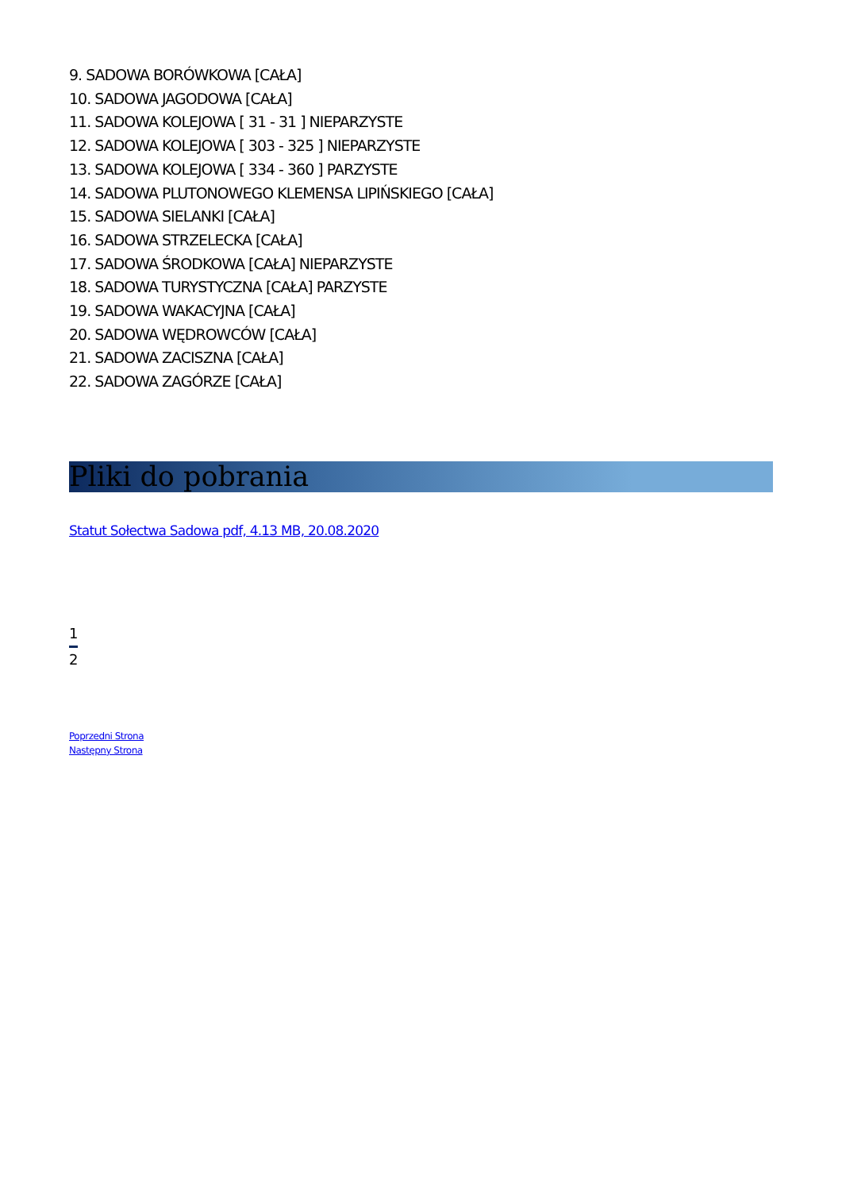9. SADOWA BORÓWKOWA [CAŁA]
10. SADOWA JAGODOWA [CAŁA]
11. SADOWA KOLEJOWA [ 31 - 31 ] NIEPARZYSTE
12. SADOWA KOLEJOWA [ 303 - 325 ] NIEPARZYSTE
13. SADOWA KOLEJOWA [ 334 - 360 ] PARZYSTE
14. SADOWA PLUTONOWEGO KLEMENSA LIPIŃSKIEGO [CAŁA]
15. SADOWA SIELANKI [CAŁA]
16. SADOWA STRZELECKA [CAŁA]
17. SADOWA ŚRODKOWA [CAŁA] NIEPARZYSTE
18. SADOWA TURYSTYCZNA [CAŁA] PARZYSTE
19. SADOWA WAKACYJNA [CAŁA]
20. SADOWA WĘDROWCÓW [CAŁA]
21. SADOWA ZACISZNA [CAŁA]
22. SADOWA ZAGÓRZE [CAŁA]
Pliki do pobrania
Statut Sołectwa Sadowa pdf, 4.13 MB, 20.08.2020
1
2
Poprzedni Strona
Następny Strona